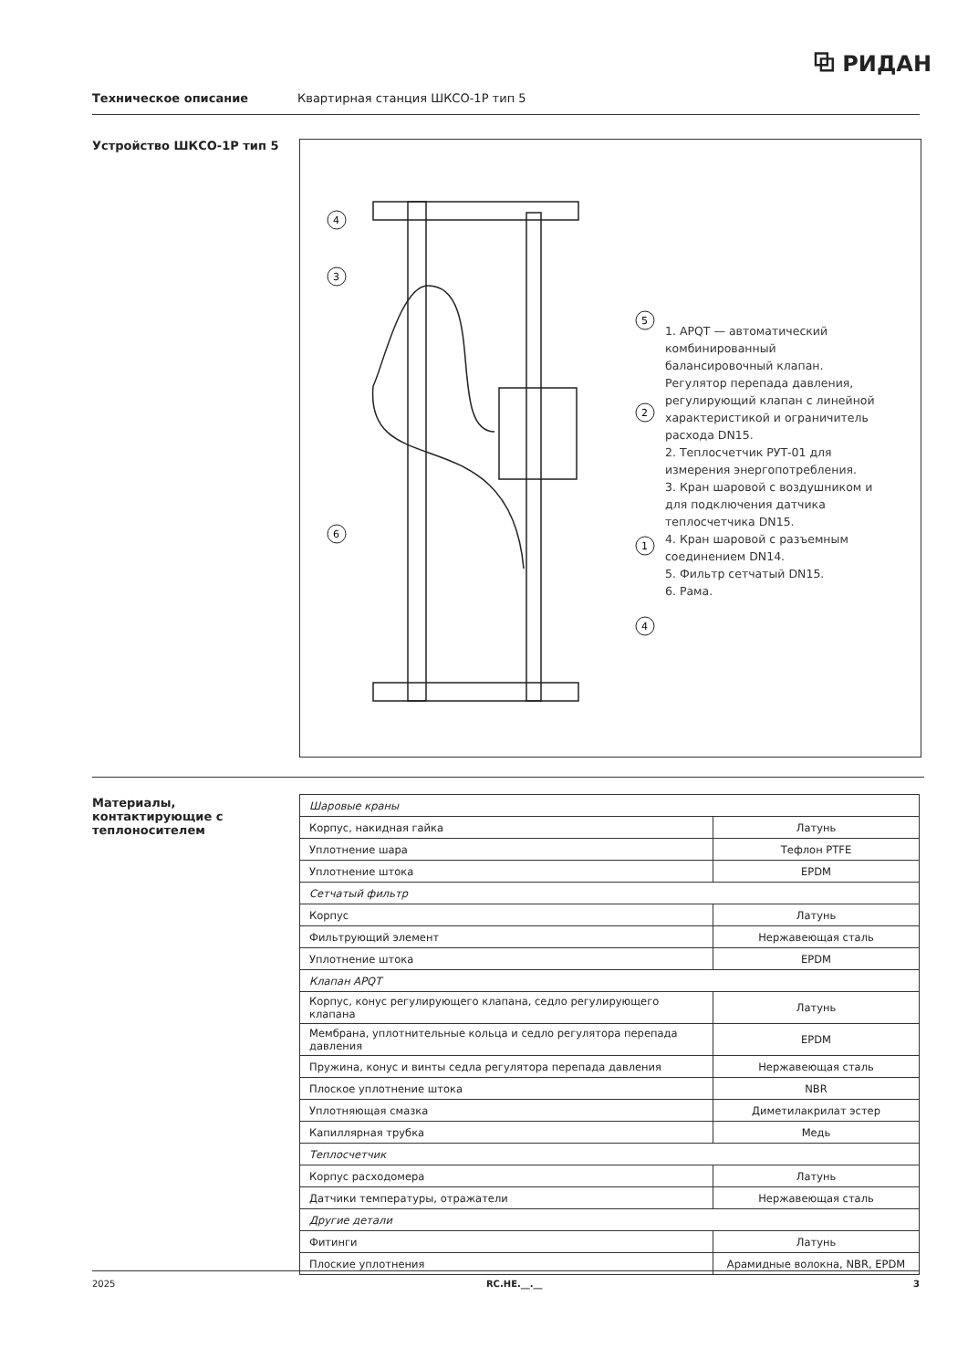⧉ РИДАН
Техническое описание Квартирная станция ШКСО-1Р тип 5
Устройство ШКСО-1Р тип 5
4
3
5
2
6
1
4
1. APQT — автоматический комбинированный балансировочный клапан. Регулятор перепада давления, регулирующий клапан с линейной характеристикой и ограничитель расхода DN15.
2. Теплосчетчик РУТ-01 для измерения энергопотребления.
3. Кран шаровой с воздушником и для подключения датчика теплосчетчика DN15.
4. Кран шаровой с разъемным соединением DN14.
5. Фильтр сетчатый DN15.
6. Рама.
Материалы, контактирующие с теплоносителем
| Шаровые краны | |
| Корпус, накидная гайка | Латунь |
| Уплотнение шара | Тефлон PTFE |
| Уплотнение штока | EPDM |
| Сетчатый фильтр | |
| Корпус | Латунь |
| Фильтрующий элемент | Нержавеющая сталь |
| Уплотнение штока | EPDM |
| Клапан APQT | |
| Корпус, конус регулирующего клапана, седло регулирующего клапана | Латунь |
| Мембрана, уплотнительные кольца и седло регулятора перепада давления | EPDM |
| Пружина, конус и винты седла регулятора перепада давления | Нержавеющая сталь |
| Плоское уплотнение штока | NBR |
| Уплотняющая смазка | Диметилакрилат эстер |
| Капиллярная трубка | Медь |
| Теплосчетчик | |
| Корпус расходомера | Латунь |
| Датчики температуры, отражатели | Нержавеющая сталь |
| Другие детали | |
| Фитинги | Латунь |
| Плоские уплотнения | Арамидные волокна, NBR, EPDM |
2025 RC.HE.__.__ 3